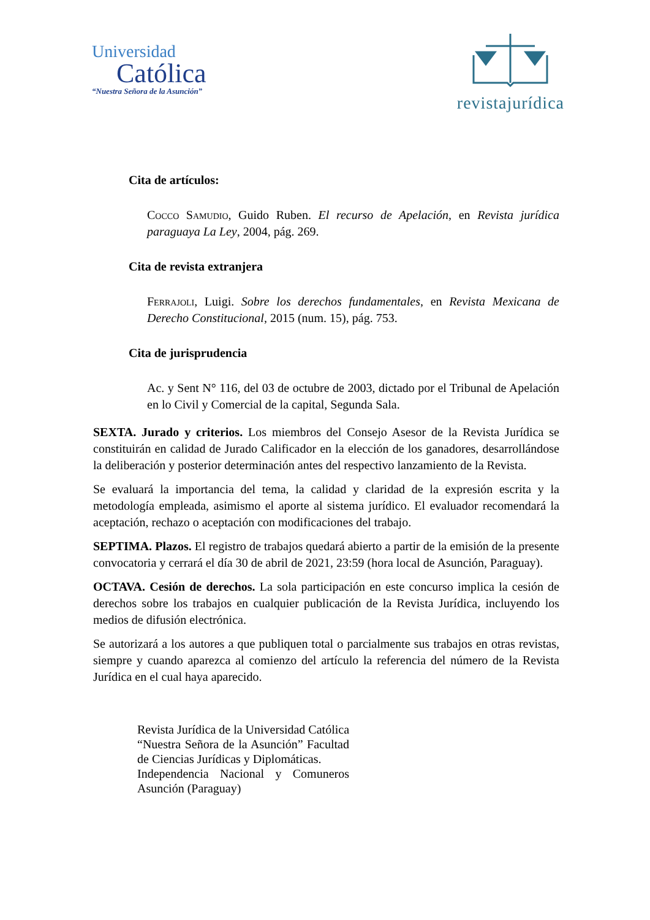Universidad
Católica
“Nuestra Señora de la Asunción”
revistajurídica
Cita de artículos:
Cocco Samudio, Guido Ruben. El recurso de Apelación, en Revista jurídica paraguaya La Ley, 2004, pág. 269.
Cita de revista extranjera
Ferrajoli, Luigi. Sobre los derechos fundamentales, en Revista Mexicana de Derecho Constitucional, 2015 (num. 15), pág. 753.
Cita de jurisprudencia
Ac. y Sent N° 116, del 03 de octubre de 2003, dictado por el Tribunal de Apelación en lo Civil y Comercial de la capital, Segunda Sala.
SEXTA. Jurado y criterios. Los miembros del Consejo Asesor de la Revista Jurídica se constituirán en calidad de Jurado Calificador en la elección de los ganadores, desarrollándose la deliberación y posterior determinación antes del respectivo lanzamiento de la Revista.
Se evaluará la importancia del tema, la calidad y claridad de la expresión escrita y la metodología empleada, asimismo el aporte al sistema jurídico. El evaluador recomendará la aceptación, rechazo o aceptación con modificaciones del trabajo.
SEPTIMA. Plazos. El registro de trabajos quedará abierto a partir de la emisión de la presente convocatoria y cerrará el día 30 de abril de 2021, 23:59 (hora local de Asunción, Paraguay).
OCTAVA. Cesión de derechos. La sola participación en este concurso implica la cesión de derechos sobre los trabajos en cualquier publicación de la Revista Jurídica, incluyendo los medios de difusión electrónica.
Se autorizará a los autores a que publiquen total o parcialmente sus trabajos en otras revistas, siempre y cuando aparezca al comienzo del artículo la referencia del número de la Revista Jurídica en el cual haya aparecido.
Revista Jurídica de la Universidad Católica “Nuestra Señora de la Asunción” Facultad de Ciencias Jurídicas y Diplomáticas.
Independencia Nacional y Comuneros Asunción (Paraguay)